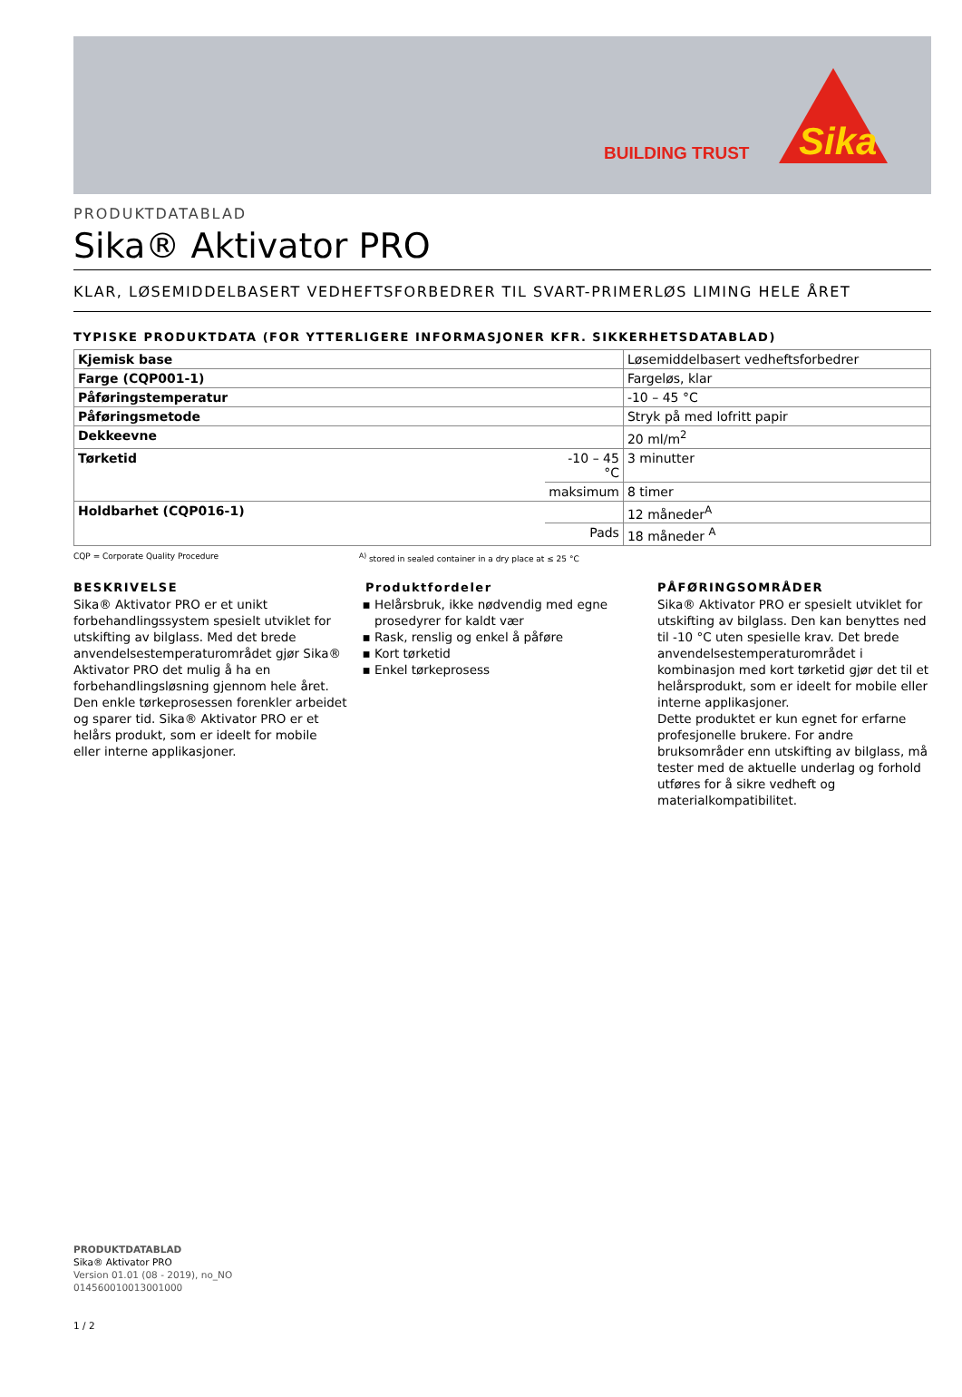BUILDING TRUST
Sika
PRODUKTDATABLAD
Sika® Aktivator PRO
KLAR, LØSEMIDDELBASERT VEDHEFTSFORBEDRER TIL SVART-PRIMERLØS LIMING HELE ÅRET
TYPISKE PRODUKTDATA (FOR YTTERLIGERE INFORMASJONER KFR. SIKKERHETSDATABLAD)
| Kjemisk base | | Løsemiddelbasert vedheftsforbedrer |
| Farge (CQP001-1) | | Fargeløs, klar |
| Påføringstemperatur | | -10 – 45 °C |
| Påføringsmetode | | Stryk på med lofritt papir |
| Dekkeevne | | 20 ml/m<sup>2</sup> |
| Tørketid | -10 – 45 °C | 3 minutter |
| | maksimum | 8 timer |
| Holdbarhet (CQP016-1) | | 12 måneder<sup>A</sup> |
| | Pads | 18 måneder <sup>A</sup> |
CQP = Corporate Quality Procedure <sup>A)</sup> stored in sealed container in a dry place at ≤ 25 °C
BESKRIVELSE
Sika® Aktivator PRO er et unikt forbehandlingssystem spesielt utviklet for utskifting av bilglass. Med det brede anvendelsestemperaturområdet gjør Sika® Aktivator PRO det mulig å ha en forbehandlingsløsning gjennom hele året. Den enkle tørkeprosessen forenkler arbeidet og sparer tid. Sika® Aktivator PRO er et helårs produkt, som er ideelt for mobile eller interne applikasjoner.
Produktfordeler
Helårsbruk, ikke nødvendig med egne prosedyrer for kaldt vær
Rask, renslig og enkel å påføre
Kort tørketid
Enkel tørkeprosess
PÅFØRINGSOMRÅDER
Sika® Aktivator PRO er spesielt utviklet for utskifting av bilglass. Den kan benyttes ned til -10 °C uten spesielle krav. Det brede anvendelsestemperaturområdet i kombinasjon med kort tørketid gjør det til et helårsprodukt, som er ideelt for mobile eller interne applikasjoner.
Dette produktet er kun egnet for erfarne profesjonelle brukere. For andre bruksområder enn utskifting av bilglass, må tester med de aktuelle underlag og forhold utføres for å sikre vedheft og materialkompatibilitet.
PRODUKTDATABLAD
Sika® Aktivator PRO
Version 01.01 (08 - 2019), no_NO
014560010013001000
1 / 2